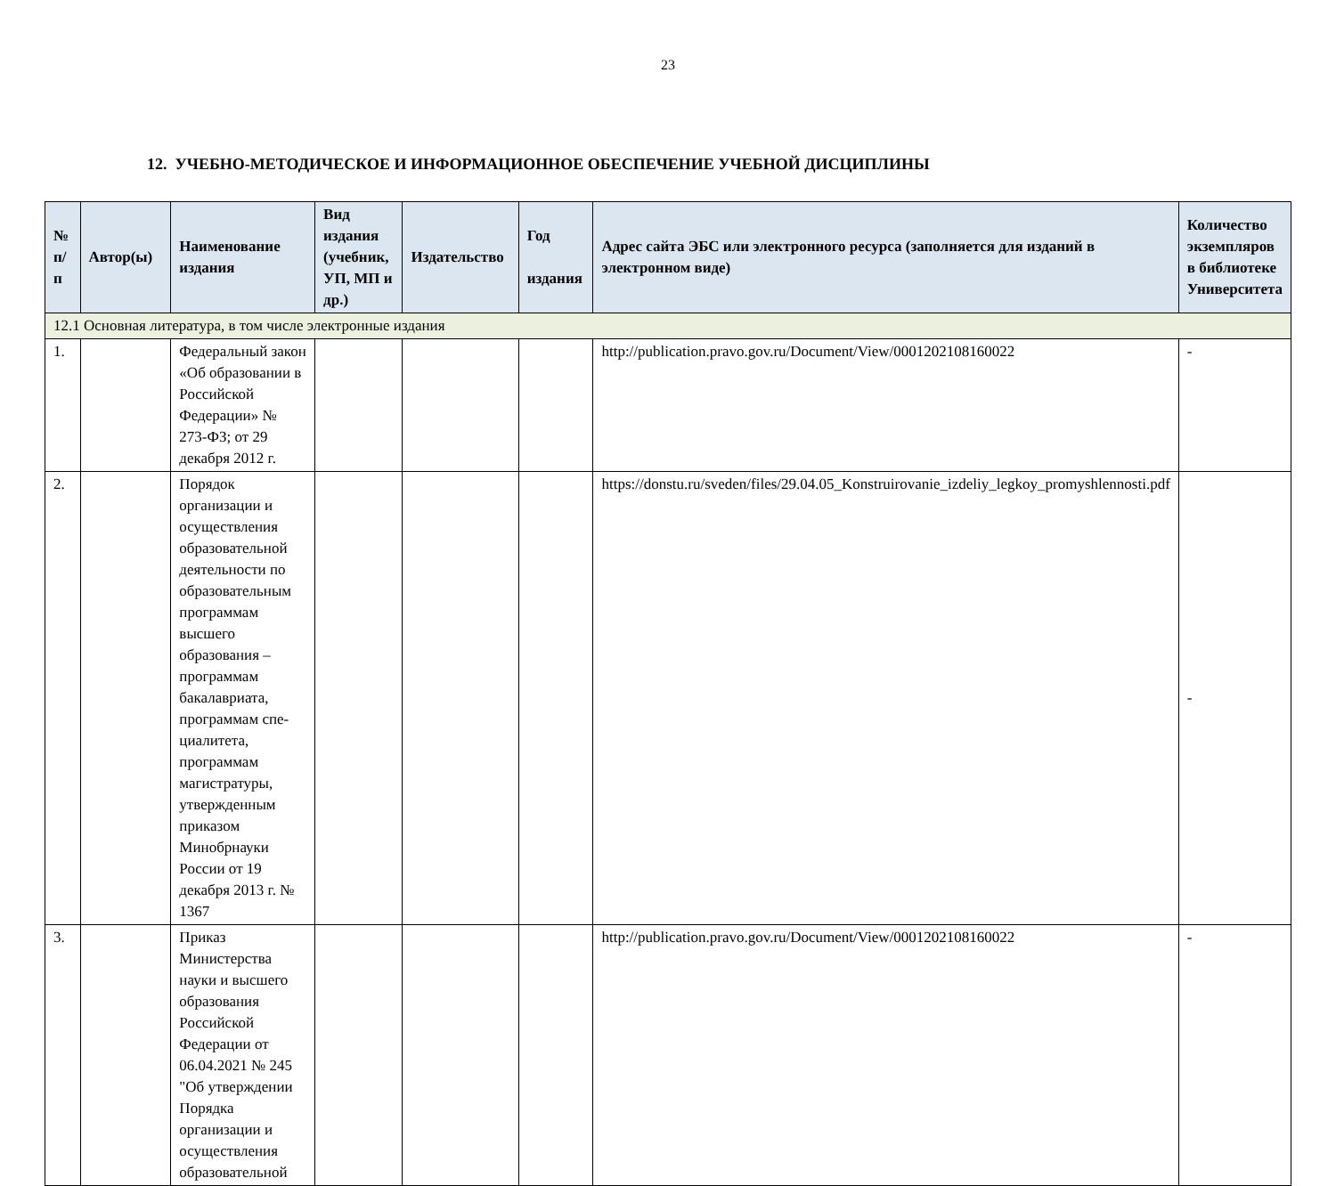23
12. УЧЕБНО-МЕТОДИЧЕСКОЕ И ИНФОРМАЦИОННОЕ ОБЕСПЕЧЕНИЕ УЧЕБНОЙ ДИСЦИПЛИНЫ
| № п/п | Автор(ы) | Наименование издания | Вид издания (учебник, УП, МП и др.) | Издательство | Год издания | Адрес сайта ЭБС или электронного ресурса (заполняется для изданий в электронном виде) | Количество экземпляров в библиотеке Университета |
| --- | --- | --- | --- | --- | --- | --- | --- |
| 12.1 Основная литература, в том числе электронные издания | | | | | | | |
| 1. | | Федеральный закон «Об образовании в Российской Федерации» № 273-ФЗ; от 29 декабря 2012 г. | | | | http://publication.pravo.gov.ru/Document/View/0001202108160022 | - |
| 2. | | Порядок организации и осуществления образовательной деятельности по образовательным программам высшего образования – программам бакалавриата, программам спе-циалитета, программам магистратуры, утвержденным приказом Минобрнауки России от 19 декабря 2013 г. № 1367 | | | | https://donstu.ru/sveden/files/29.04.05_Konstruirovanie_izdeliy_legkoy_promyshlennosti.pdf | - |
| 3. | | Приказ Министерства науки и высшего образования Российской Федерации от 06.04.2021 № 245 "Об утверждении Порядка организации и осуществления образовательной | | | | http://publication.pravo.gov.ru/Document/View/0001202108160022 | - |